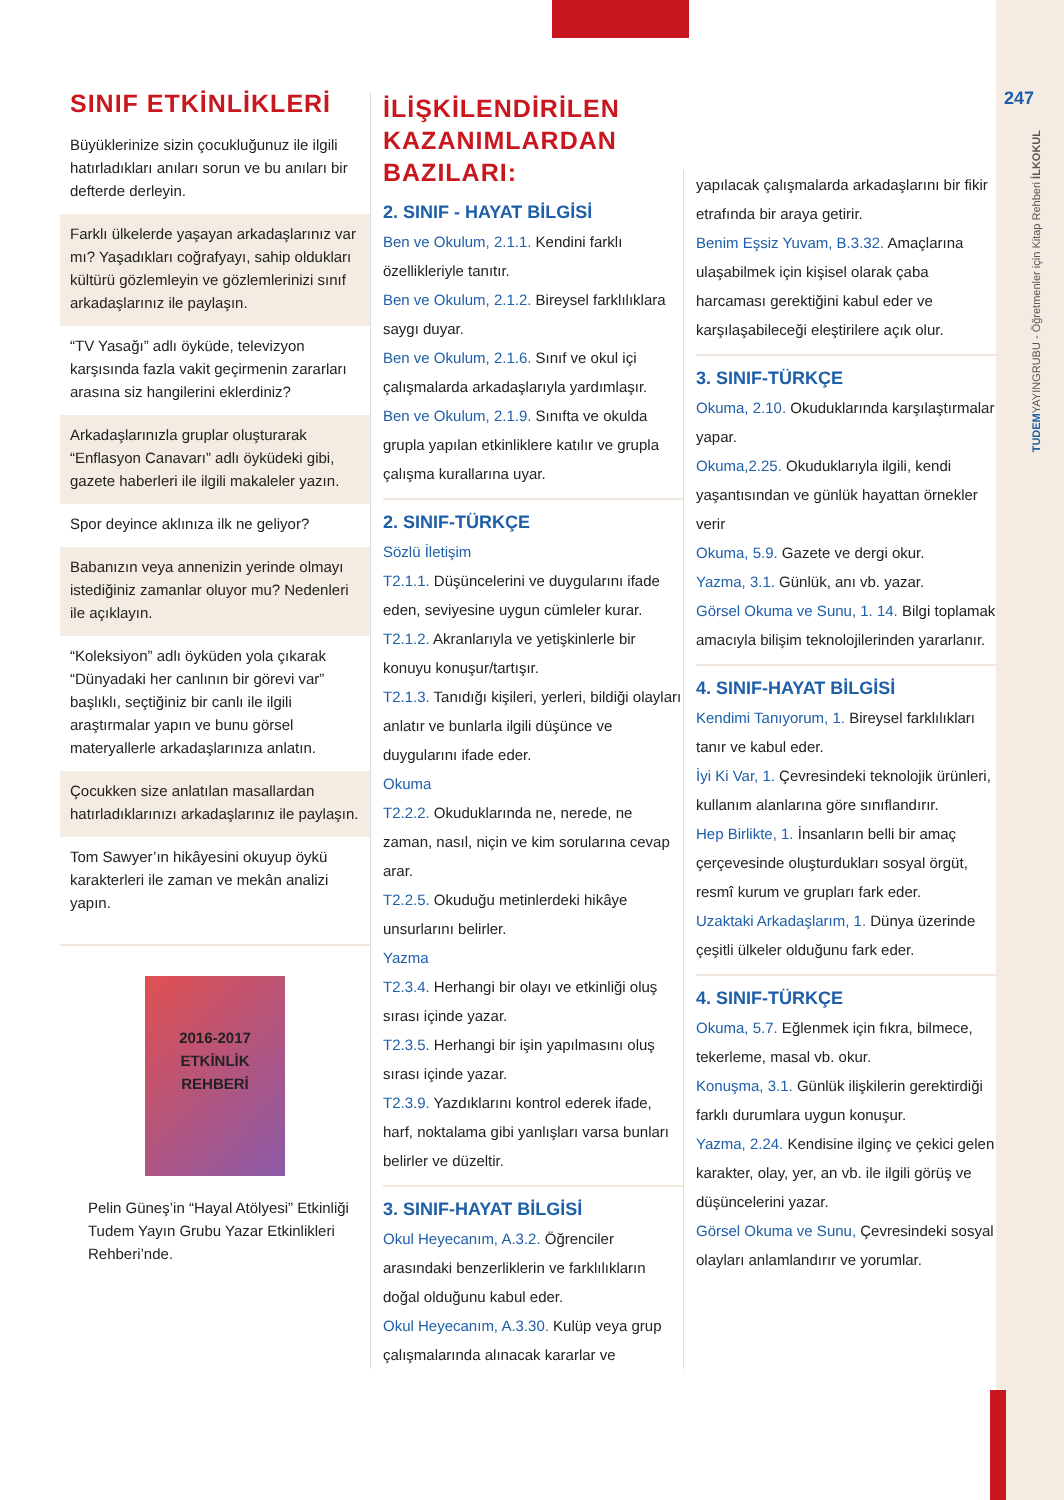247
TUDEMYAYINGRUBU - Öğretmenler için Kitap Rehberi İLKOKUL
SINIF ETKİNLİKLERİ
Büyüklerinize sizin çocukluğunuz ile ilgili hatırladıkları anıları sorun ve bu anıları bir defterde derleyin.
Farklı ülkelerde yaşayan arkadaşlarınız var mı? Yaşadıkları coğrafyayı, sahip oldukları kültürü gözlemleyin ve gözlemlerinizi sınıf arkadaşlarınız ile paylaşın.
“TV Yasağı” adlı öyküde, televizyon karşısında fazla vakit geçirmenin zararları arasına siz hangilerini eklerdiniz?
Arkadaşlarınızla gruplar oluşturarak “Enflasyon Canavarı” adlı öyküdeki gibi, gazete haberleri ile ilgili makaleler yazın.
Spor deyince aklınıza ilk ne geliyor?
Babanızın veya annenizin yerinde olmayı istediğiniz zamanlar oluyor mu? Nedenleri ile açıklayın.
“Koleksiyon” adlı öyküden yola çıkarak “Dünyadaki her canlının bir görevi var” başlıklı, seçtiğiniz bir canlı ile ilgili araştırmalar yapın ve bunu görsel materyallerle arkadaşlarınıza anlatın.
Çocukken size anlatılan masallardan hatırladıklarınızı arkadaşlarınız ile paylaşın.
Tom Sawyer’ın hikâyesini okuyup öykü karakterleri ile zaman ve mekân analizi yapın.
2016-2017
ETKİNLİK
REHBERİ
Pelin Güneş’in “Hayal Atölyesi” Etkinliği Tudem Yayın Grubu Yazar Etkinlikleri Rehberi’nde.
İLİŞKİLENDİRİLEN KAZANIMLARDAN BAZILARI:
2. SINIF - HAYAT BİLGİSİ
Ben ve Okulum, 2.1.1. Kendini farklı özellikleriyle tanıtır.
Ben ve Okulum, 2.1.2. Bireysel farklılıklara saygı duyar.
Ben ve Okulum, 2.1.6. Sınıf ve okul içi çalışmalarda arkadaşlarıyla yardımlaşır.
Ben ve Okulum, 2.1.9. Sınıfta ve okulda grupla yapılan etkinliklere katılır ve grupla çalışma kurallarına uyar.
2. SINIF-TÜRKÇE
Sözlü İletişim
T2.1.1. Düşüncelerini ve duygularını ifade eden, seviyesine uygun cümleler kurar.
T2.1.2. Akranlarıyla ve yetişkinlerle bir konuyu konuşur/tartışır.
T2.1.3. Tanıdığı kişileri, yerleri, bildiği olayları anlatır ve bunlarla ilgili düşünce ve duygularını ifade eder.
Okuma
T2.2.2. Okuduklarında ne, nerede, ne zaman, nasıl, niçin ve kim sorularına cevap arar.
T2.2.5. Okuduğu metinlerdeki hikâye unsurlarını belirler.
Yazma
T2.3.4. Herhangi bir olayı ve etkinliği oluş sırası içinde yazar.
T2.3.5. Herhangi bir işin yapılmasını oluş sırası içinde yazar.
T2.3.9. Yazdıklarını kontrol ederek ifade, harf, noktalama gibi yanlışları varsa bunları belirler ve düzeltir.
3. SINIF-HAYAT BİLGİSİ
Okul Heyecanım, A.3.2. Öğrenciler arasındaki benzerliklerin ve farklılıkların doğal olduğunu kabul eder.
Okul Heyecanım, A.3.30. Kulüp veya grup çalışmalarında alınacak kararlar ve
yapılacak çalışmalarda arkadaşlarını bir fikir etrafında bir araya getirir.
Benim Eşsiz Yuvam, B.3.32. Amaçlarına ulaşabilmek için kişisel olarak çaba harcaması gerektiğini kabul eder ve karşılaşabileceği eleştirilere açık olur.
3. SINIF-TÜRKÇE
Okuma, 2.10. Okuduklarında karşılaştırmalar yapar.
Okuma,2.25. Okuduklarıyla ilgili, kendi yaşantısından ve günlük hayattan örnekler verir
Okuma, 5.9. Gazete ve dergi okur.
Yazma, 3.1. Günlük, anı vb. yazar.
Görsel Okuma ve Sunu, 1. 14. Bilgi toplamak amacıyla bilişim teknolojilerinden yararlanır.
4. SINIF-HAYAT BİLGİSİ
Kendimi Tanıyorum, 1. Bireysel farklılıkları tanır ve kabul eder.
İyi Ki Var, 1. Çevresindeki teknolojik ürünleri, kullanım alanlarına göre sınıflandırır.
Hep Birlikte, 1. İnsanların belli bir amaç çerçevesinde oluşturdukları sosyal örgüt, resmî kurum ve grupları fark eder.
Uzaktaki Arkadaşlarım, 1. Dünya üzerinde çeşitli ülkeler olduğunu fark eder.
4. SINIF-TÜRKÇE
Okuma, 5.7. Eğlenmek için fıkra, bilmece, tekerleme, masal vb. okur.
Konuşma, 3.1. Günlük ilişkilerin gerektirdiği farklı durumlara uygun konuşur.
Yazma, 2.24. Kendisine ilginç ve çekici gelen karakter, olay, yer, an vb. ile ilgili görüş ve düşüncelerini yazar.
Görsel Okuma ve Sunu, Çevresindeki sosyal olayları anlamlandırır ve yorumlar.